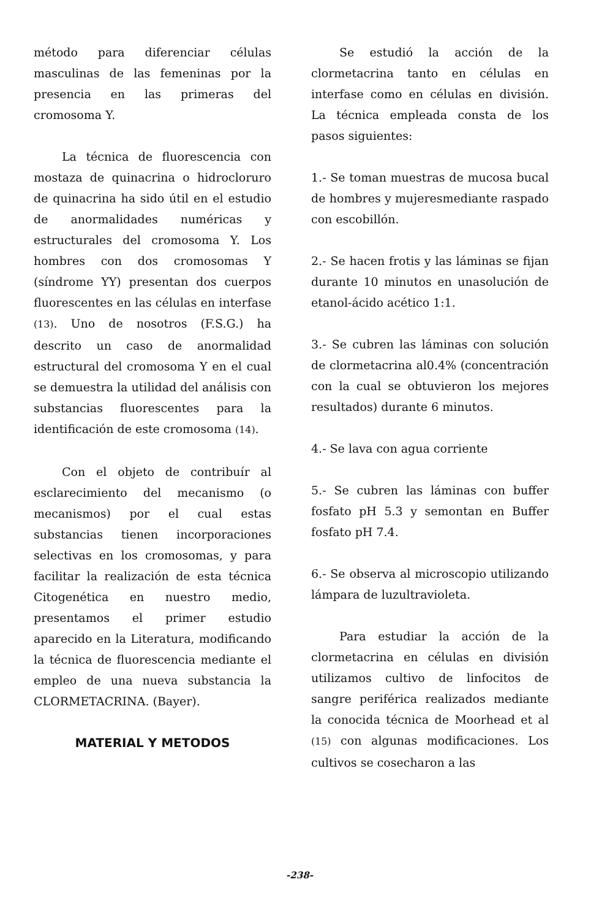método para diferenciar células masculinas de las femeninas por la presencia en las primeras del cromosoma Y.
La técnica de fluorescencia con mostaza de quinacrina o hidrocloruro de quinacrina ha sido útil en el estudio de anormalidades numéricas y estructurales del cromosoma Y. Los hombres con dos cromosomas Y (síndrome YY) presentan dos cuerpos fluorescentes en las células en interfase (13). Uno de nosotros (F.S.G.) ha descrito un caso de anormalidad estructural del cromosoma Y en el cual se demuestra la utilidad del análisis con substancias fluorescentes para la identificación de este cromosoma (14).
Con el objeto de contribuír al esclarecimiento del mecanismo (o mecanismos) por el cual estas substancias tienen incorporaciones selectivas en los cromosomas, y para facilitar la realización de esta técnica Citogenética en nuestro medio, presentamos el primer estudio aparecido en la Literatura, modificando la técnica de fluorescencia mediante el empleo de una nueva substancia la CLORMETACRINA. (Bayer).
MATERIAL Y METODOS
Se estudió la acción de la clormetacrina tanto en células en interfase como en células en división. La técnica empleada consta de los pasos siguientes:
1.- Se toman muestras de mucosa bucal de hombres y mujeresmediante raspado con escobillón.
2.- Se hacen frotis y las láminas se fijan durante 10 minutos en unasolución de etanol-ácido acético 1:1.
3.- Se cubren las láminas con solución de clormetacrina al0.4% (concentración con la cual se obtuvieron los mejores resultados) durante 6 minutos.
4.- Se lava con agua corriente
5.- Se cubren las láminas con buffer fosfato pH 5.3 y semontan en Buffer fosfato pH 7.4.
6.- Se observa al microscopio utilizando lámpara de luzultravioleta.
Para estudiar la acción de la clormetacrina en células en división utilizamos cultivo de linfocitos de sangre periférica realizados mediante la conocida técnica de Moorhead et al (15) con algunas modificaciones. Los cultivos se cosecharon a las
-238-